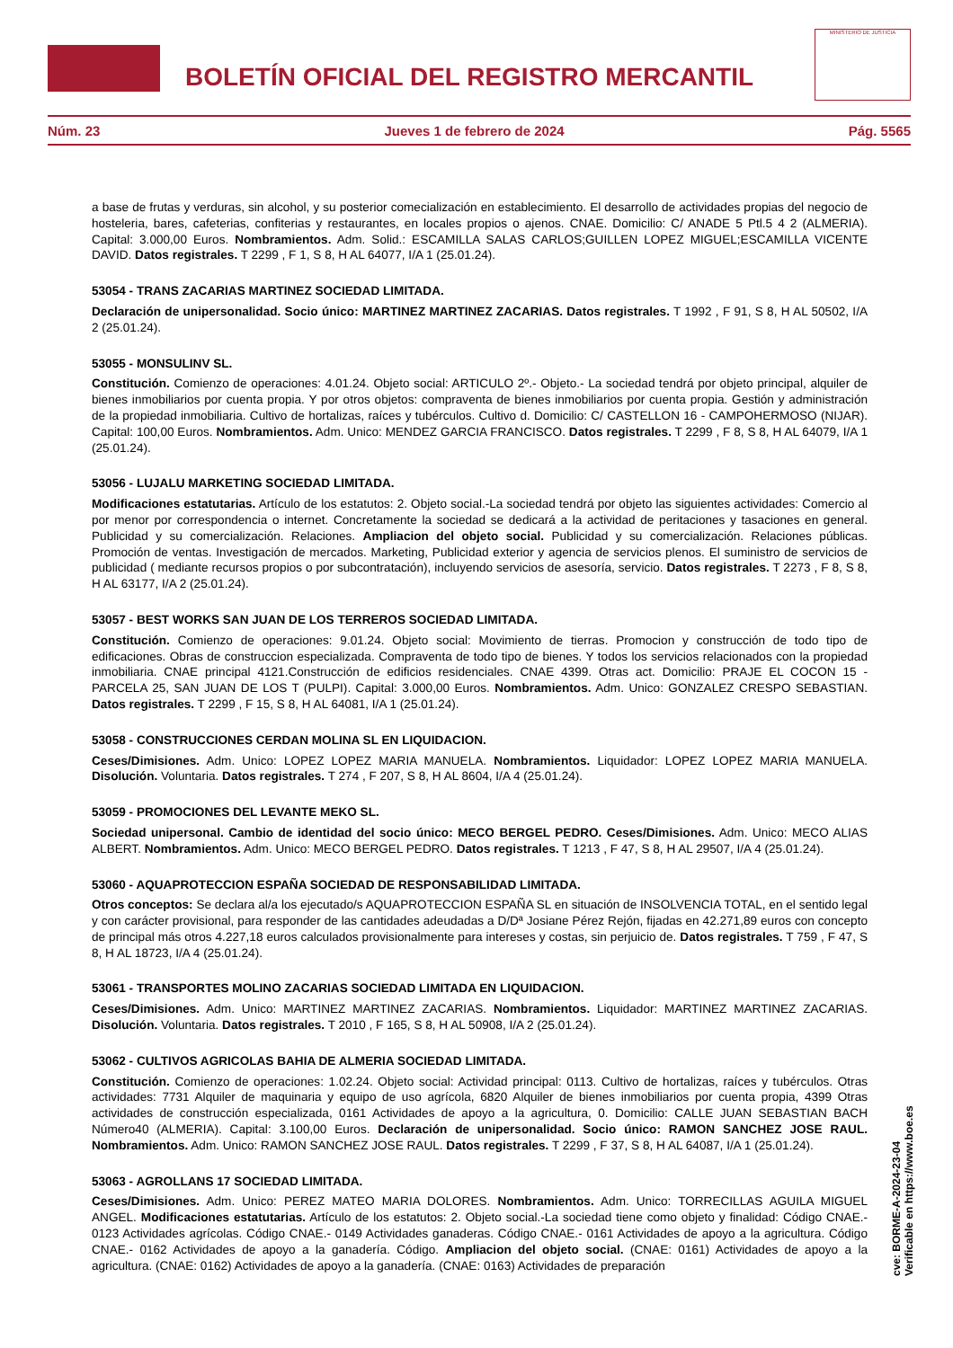BOLETÍN OFICIAL DEL REGISTRO MERCANTIL
MINISTERIO DE JUSTICIA
Núm. 23 Jueves 1 de febrero de 2024 Pág. 5565
a base de frutas y verduras, sin alcohol, y su posterior comecialización en establecimiento. El desarrollo de actividades propias del negocio de hosteleria, bares, cafeterias, confiterias y restaurantes, en locales propios o ajenos. CNAE. Domicilio: C/ ANADE 5 Ptl.5 4 2 (ALMERIA). Capital: 3.000,00 Euros. Nombramientos. Adm. Solid.: ESCAMILLA SALAS CARLOS;GUILLEN LOPEZ MIGUEL;ESCAMILLA VICENTE DAVID. Datos registrales. T 2299 , F 1, S 8, H AL 64077, I/A 1 (25.01.24).
53054 - TRANS ZACARIAS MARTINEZ SOCIEDAD LIMITADA.
Declaración de unipersonalidad. Socio único: MARTINEZ MARTINEZ ZACARIAS. Datos registrales. T 1992 , F 91, S 8, H AL 50502, I/A 2 (25.01.24).
53055 - MONSULINV SL.
Constitución. Comienzo de operaciones: 4.01.24. Objeto social: ARTICULO 2º.- Objeto.- La sociedad tendrá por objeto principal, alquiler de bienes inmobiliarios por cuenta propia. Y por otros objetos: compraventa de bienes inmobiliarios por cuenta propia. Gestión y administración de la propiedad inmobiliaria. Cultivo de hortalizas, raíces y tubérculos. Cultivo d. Domicilio: C/ CASTELLON 16 - CAMPOHERMOSO (NIJAR). Capital: 100,00 Euros. Nombramientos. Adm. Unico: MENDEZ GARCIA FRANCISCO. Datos registrales. T 2299 , F 8, S 8, H AL 64079, I/A 1 (25.01.24).
53056 - LUJALU MARKETING SOCIEDAD LIMITADA.
Modificaciones estatutarias. Artículo de los estatutos: 2. Objeto social.-La sociedad tendrá por objeto las siguientes actividades: Comercio al por menor por correspondencia o internet. Concretamente la sociedad se dedicará a la actividad de peritaciones y tasaciones en general. Publicidad y su comercialización. Relaciones. Ampliacion del objeto social. Publicidad y su comercialización. Relaciones públicas. Promoción de ventas. Investigación de mercados. Marketing, Publicidad exterior y agencia de servicios plenos. El suministro de servicios de publicidad ( mediante recursos propios o por subcontratación), incluyendo servicios de asesoría, servicio. Datos registrales. T 2273 , F 8, S 8, H AL 63177, I/A 2 (25.01.24).
53057 - BEST WORKS SAN JUAN DE LOS TERREROS SOCIEDAD LIMITADA.
Constitución. Comienzo de operaciones: 9.01.24. Objeto social: Movimiento de tierras. Promocion y construcción de todo tipo de edificaciones. Obras de construccion especializada. Compraventa de todo tipo de bienes. Y todos los servicios relacionados con la propiedad inmobiliaria. CNAE principal 4121.Construcción de edificios residenciales. CNAE 4399. Otras act. Domicilio: PRAJE EL COCON 15 - PARCELA 25, SAN JUAN DE LOS T (PULPI). Capital: 3.000,00 Euros. Nombramientos. Adm. Unico: GONZALEZ CRESPO SEBASTIAN. Datos registrales. T 2299 , F 15, S 8, H AL 64081, I/A 1 (25.01.24).
53058 - CONSTRUCCIONES CERDAN MOLINA SL EN LIQUIDACION.
Ceses/Dimisiones. Adm. Unico: LOPEZ LOPEZ MARIA MANUELA. Nombramientos. Liquidador: LOPEZ LOPEZ MARIA MANUELA. Disolución. Voluntaria. Datos registrales. T 274 , F 207, S 8, H AL 8604, I/A 4 (25.01.24).
53059 - PROMOCIONES DEL LEVANTE MEKO SL.
Sociedad unipersonal. Cambio de identidad del socio único: MECO BERGEL PEDRO. Ceses/Dimisiones. Adm. Unico: MECO ALIAS ALBERT. Nombramientos. Adm. Unico: MECO BERGEL PEDRO. Datos registrales. T 1213 , F 47, S 8, H AL 29507, I/A 4 (25.01.24).
53060 - AQUAPROTECCION ESPAÑA SOCIEDAD DE RESPONSABILIDAD LIMITADA.
Otros conceptos: Se declara al/a los ejecutado/s AQUAPROTECCION ESPAÑA SL en situación de INSOLVENCIA TOTAL, en el sentido legal y con carácter provisional, para responder de las cantidades adeudadas a D/Dª Josiane Pérez Rejón, fijadas en 42.271,89 euros con concepto de principal más otros 4.227,18 euros calculados provisionalmente para intereses y costas, sin perjuicio de. Datos registrales. T 759 , F 47, S 8, H AL 18723, I/A 4 (25.01.24).
53061 - TRANSPORTES MOLINO ZACARIAS SOCIEDAD LIMITADA EN LIQUIDACION.
Ceses/Dimisiones. Adm. Unico: MARTINEZ MARTINEZ ZACARIAS. Nombramientos. Liquidador: MARTINEZ MARTINEZ ZACARIAS. Disolución. Voluntaria. Datos registrales. T 2010 , F 165, S 8, H AL 50908, I/A 2 (25.01.24).
53062 - CULTIVOS AGRICOLAS BAHIA DE ALMERIA SOCIEDAD LIMITADA.
Constitución. Comienzo de operaciones: 1.02.24. Objeto social: Actividad principal: 0113. Cultivo de hortalizas, raíces y tubérculos. Otras actividades: 7731 Alquiler de maquinaria y equipo de uso agrícola, 6820 Alquiler de bienes inmobiliarios por cuenta propia, 4399 Otras actividades de construcción especializada, 0161 Actividades de apoyo a la agricultura, 0. Domicilio: CALLE JUAN SEBASTIAN BACH Número40 (ALMERIA). Capital: 3.100,00 Euros. Declaración de unipersonalidad. Socio único: RAMON SANCHEZ JOSE RAUL. Nombramientos. Adm. Unico: RAMON SANCHEZ JOSE RAUL. Datos registrales. T 2299 , F 37, S 8, H AL 64087, I/A 1 (25.01.24).
53063 - AGROLLANS 17 SOCIEDAD LIMITADA.
Ceses/Dimisiones. Adm. Unico: PEREZ MATEO MARIA DOLORES. Nombramientos. Adm. Unico: TORRECILLAS AGUILA MIGUEL ANGEL. Modificaciones estatutarias. Artículo de los estatutos: 2. Objeto social.-La sociedad tiene como objeto y finalidad: Código CNAE.- 0123 Actividades agrícolas. Código CNAE.- 0149 Actividades ganaderas. Código CNAE.- 0161 Actividades de apoyo a la agricultura. Código CNAE.- 0162 Actividades de apoyo a la ganadería. Código. Ampliacion del objeto social. (CNAE: 0161) Actividades de apoyo a la agricultura. (CNAE: 0162) Actividades de apoyo a la ganadería. (CNAE: 0163) Actividades de preparación
cve: BORME-A-2024-23-04
Verificable en https://www.boe.es